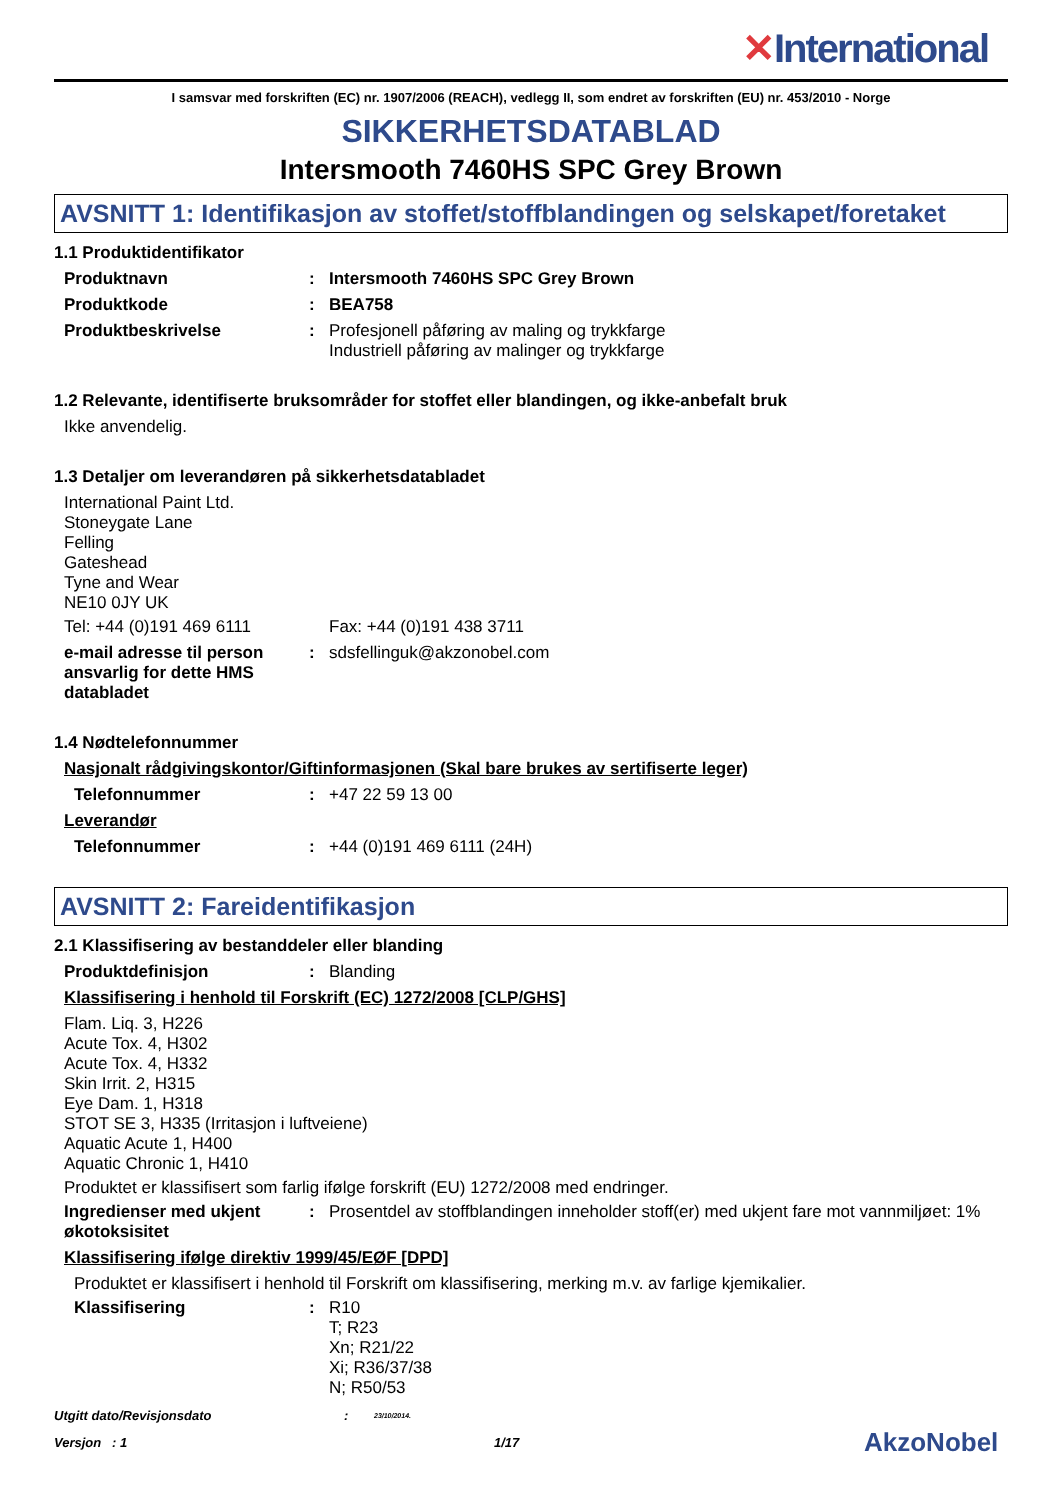✕International
I samsvar med forskriften (EC) nr. 1907/2006 (REACH), vedlegg II, som endret av forskriften (EU) nr. 453/2010 - Norge
SIKKERHETSDATABLAD
Intersmooth 7460HS SPC Grey Brown
AVSNITT 1: Identifikasjon av stoffet/stoffblandingen og selskapet/foretaket
1.1 Produktidentifikator
Produktnavn : Intersmooth 7460HS SPC Grey Brown
Produktkode : BEA758
Produktbeskrivelse : Profesjonell påføring av maling og trykkfarge
Industriell påføring av malinger og trykkfarge
1.2 Relevante, identifiserte bruksområder for stoffet eller blandingen, og ikke-anbefalt bruk
Ikke anvendelig.
1.3 Detaljer om leverandøren på sikkerhetsdatabladet
International Paint Ltd.
Stoneygate Lane
Felling
Gateshead
Tyne and Wear
NE10 0JY UK
Tel: +44 (0)191 469 6111 Fax: +44 (0)191 438 3711
e-mail adresse til person ansvarlig for dette HMS databladet
: sdsfellinguk@akzonobel.com
1.4 Nødtelefonnummer
Nasjonalt rådgivingskontor/Giftinformasjonen (Skal bare brukes av sertifiserte leger)
Telefonnummer : +47 22 59 13 00
Leverandør
Telefonnummer : +44 (0)191 469 6111 (24H)
AVSNITT 2: Fareidentifikasjon
2.1 Klassifisering av bestanddeler eller blanding
Produktdefinisjon : Blanding
Klassifisering i henhold til Forskrift (EC) 1272/2008 [CLP/GHS]
Flam. Liq. 3, H226
Acute Tox. 4, H302
Acute Tox. 4, H332
Skin Irrit. 2, H315
Eye Dam. 1, H318
STOT SE 3, H335 (Irritasjon i luftveiene)
Aquatic Acute 1, H400
Aquatic Chronic 1, H410
Produktet er klassifisert som farlig ifølge forskrift (EU) 1272/2008 med endringer.
Ingredienser med ukjent økotoksisitet
: Prosentdel av stoffblandingen inneholder stoff(er) med ukjent fare mot vannmiljøet: 1%
Klassifisering ifølge direktiv 1999/45/EØF [DPD]
Produktet er klassifisert i henhold til Forskrift om klassifisering, merking m.v. av farlige kjemikalier.
Klassifisering : R10
T; R23
Xn; R21/22
Xi; R36/37/38
N; R50/53
Utgitt dato/Revisjonsdato :
23/10/2014.
Versjon : 1 1/17
AkzoNobel